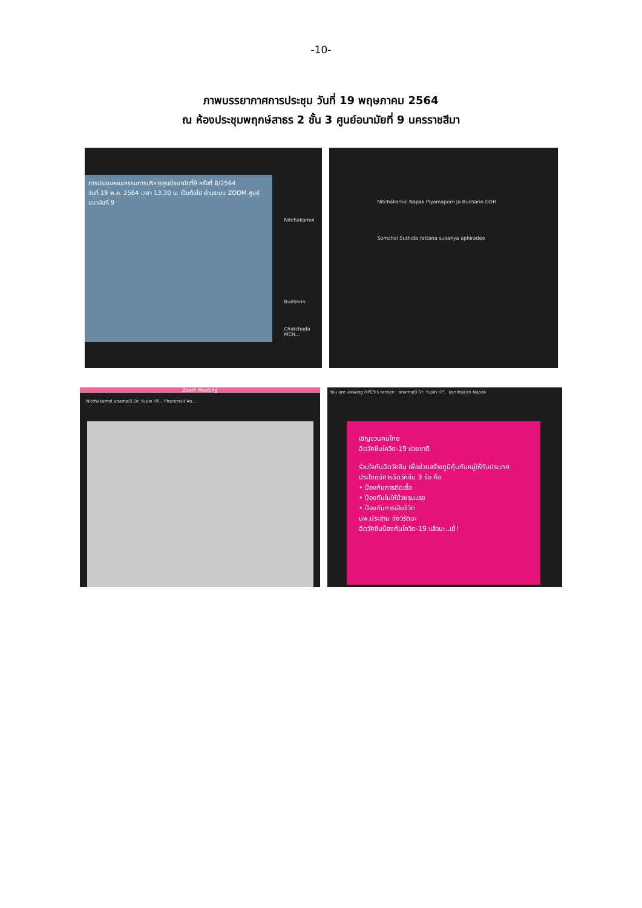-10-
ภาพบรรยากาศการประชุม วันที่ 19 พฤษภาคม 2564
ณ ห้องประชุมพฤกษ์สาธร 2 ชั้น 3 ศูนย์อนามัยที่ 9 นครราชสีมา
การประชุมคณะกรรมการบริหารศูนย์อนามัยที่9 ครั้งที่ 8/2564
วันที่ 19 พ.ค. 2564 เวลา 13.30 น. เป็นต้นไป ผ่านระบบ ZOOM ศูนย์อนามัยที่ 9
Nitchakamol
Budsarin
Chatchada MCH...
Nitchakamol Napak Piyamaporn Ja Budsarin DOH Somchai Suthida rattana sukanya aphiradee
Zoom Meeting
Nitchakamol anamai9 Dr. Yupin HP... Pharanwit An...
You are viewing HPC9's screen · anamai9 Dr. Yupin HP... kanittakan Napak
เชิญชวนคนไทย
ฉีดวัคซีนโควิด-19 ช่วยชาติ
ร่วมใจกันฉีดวัคซีน เพื่อช่วยสร้างภูมิคุ้มกันหมู่ให้กับประเทศ
ประโยชน์การฉีดวัคซีน 3 ข้อ คือ
• ป้องกันการติดเชื้อ
• ป้องกันไม่ให้ป่วยรุนแรง
• ป้องกันการเสียชีวิต
นพ.ประสาน ชัยวิรัตนะ
ฉีดวัคซีนป้องกันโควิด-19 แล้วนะ..เย้!